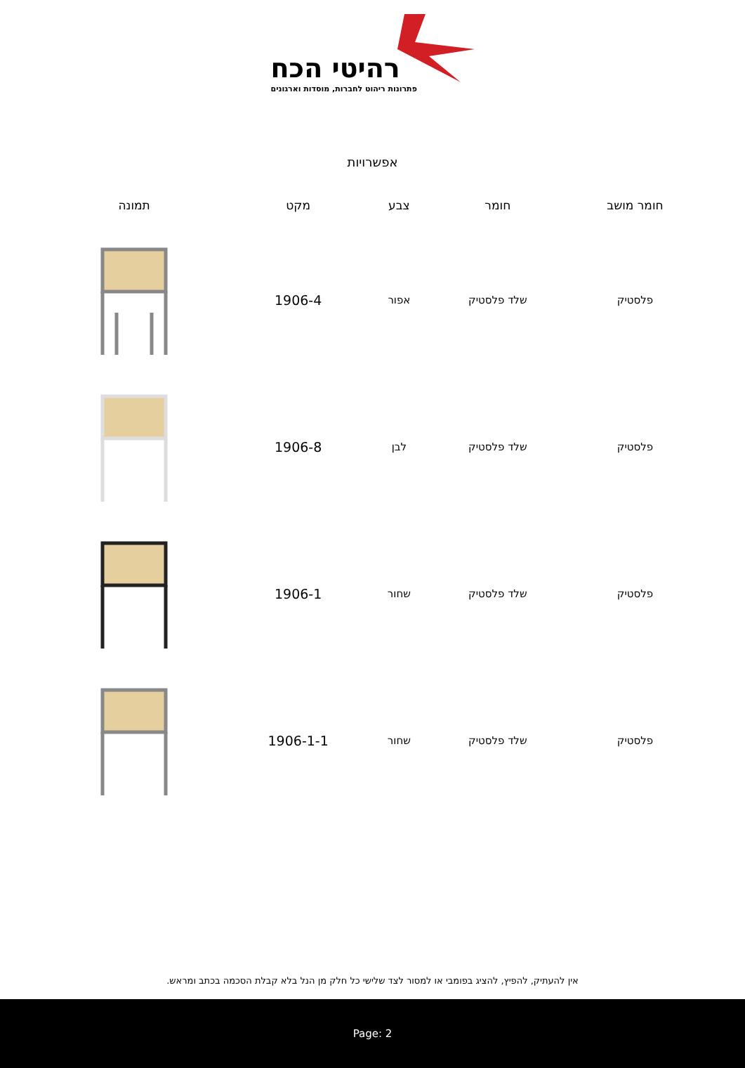רהיטי הכח
פתרונות ריהוט לחברות, מוסדות וארגונים
אפשרויות
| חומר מושב | חומר | צבע | מקט | תמונה |
| --- | --- | --- | --- | --- |
| פלסטיק | שלד פלסטיק | אפור | 1906-4 | |
| פלסטיק | שלד פלסטיק | לבן | 1906-8 | |
| פלסטיק | שלד פלסטיק | שחור | 1906-1 | |
| פלסטיק | שלד פלסטיק | שחור | 1906-1-1 | |
אין להעתיק, להפיץ, להציג בפומבי או למסור לצד שלישי כל חלק מן הנל בלא קבלת הסכמה בכתב ומראש.
Page: 2